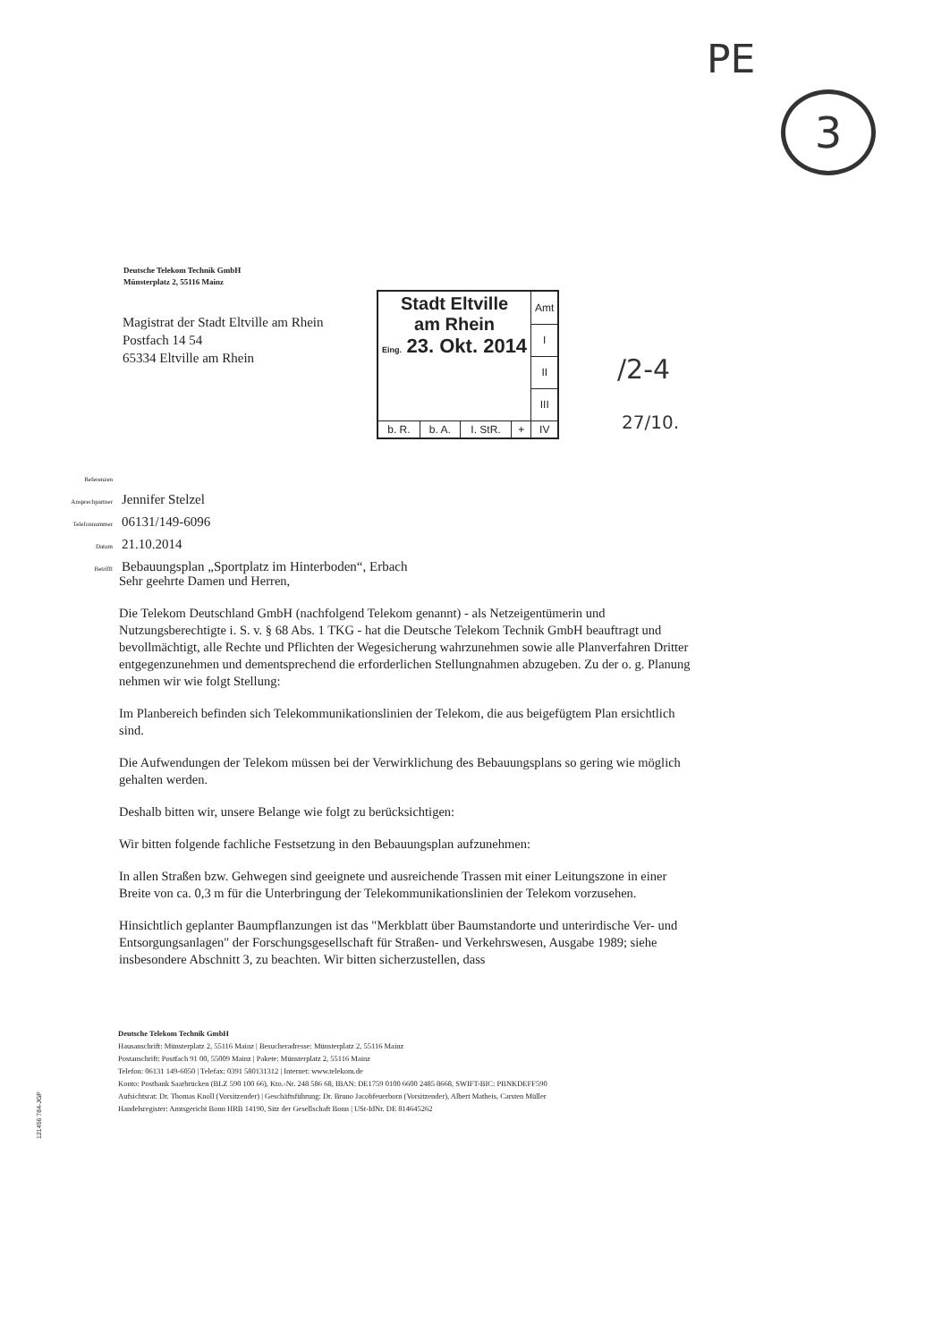PE
3
Deutsche Telekom Technik GmbH
Münsterplatz 2, 55116 Mainz
Magistrat der Stadt Eltville am Rhein
Postfach 14 54
65334 Eltville am Rhein
| Stadt Eltville am Rhein Eing. 23. Okt. 2014 | | | | Amt |
| | | | | I |
| | | | | II |
| | | | | III |
| b. R. | b. A. | I. StR. | + | IV |
/2-4
27/10.
| Referenzen | |
| Ansprechpartner | Jennifer Stelzel |
| Telefonnummer | 06131/149-6096 |
| Datum | 21.10.2014 |
| Betrifft | Bebauungsplan „Sportplatz im Hinterboden“, Erbach |
Sehr geehrte Damen und Herren,
Die Telekom Deutschland GmbH (nachfolgend Telekom genannt) - als Netzeigentümerin und Nutzungsberechtigte i. S. v. § 68 Abs. 1 TKG - hat die Deutsche Telekom Technik GmbH beauftragt und bevollmächtigt, alle Rechte und Pflichten der Wegesicherung wahrzunehmen sowie alle Planverfahren Dritter entgegenzunehmen und dementsprechend die erforderlichen Stellungnahmen abzugeben. Zu der o. g. Planung nehmen wir wie folgt Stellung:
Im Planbereich befinden sich Telekommunikationslinien der Telekom, die aus beigefügtem Plan ersichtlich sind.
Die Aufwendungen der Telekom müssen bei der Verwirklichung des Bebauungsplans so gering wie möglich gehalten werden.
Deshalb bitten wir, unsere Belange wie folgt zu berücksichtigen:
Wir bitten folgende fachliche Festsetzung in den Bebauungsplan aufzunehmen:
In allen Straßen bzw. Gehwegen sind geeignete und ausreichende Trassen mit einer Leitungszone in einer Breite von ca. 0,3 m für die Unterbringung der Telekommunikationslinien der Telekom vorzusehen.
Hinsichtlich geplanter Baumpflanzungen ist das "Merkblatt über Baumstandorte und unterirdische Ver- und Entsorgungsanlagen" der Forschungsgesellschaft für Straßen- und Verkehrswesen, Ausgabe 1989; siehe insbesondere Abschnitt 3, zu beachten. Wir bitten sicherzustellen, dass
Deutsche Telekom Technik GmbH
Hausanschrift: Münsterplatz 2, 55116 Mainz | Besucheradresse: Münsterplatz 2, 55116 Mainz
Postanschrift: Postfach 91 00, 55009 Mainz | Pakete: Münsterplatz 2, 55116 Mainz
Telefon: 06131 149-6050 | Telefax: 0391 580131312 | Internet: www.telekom.de
Konto: Postbank Saarbrücken (BLZ 590 100 66), Kto.-Nr. 248 586 68, IBAN: DE1759 0100 6600 2485 8668, SWIFT-BIC: PBNKDEFF590
Aufsichtsrat: Dr. Thomas Knoll (Vorsitzender) | Geschäftsführung: Dr. Bruno Jacobfeuerborn (Vorsitzender), Albert Matheis, Carsten Müller
Handelsregister: Amtsgericht Bonn HRB 14190, Sitz der Gesellschaft Bonn | USt-IdNr. DE 814645262
121456 784-JGP